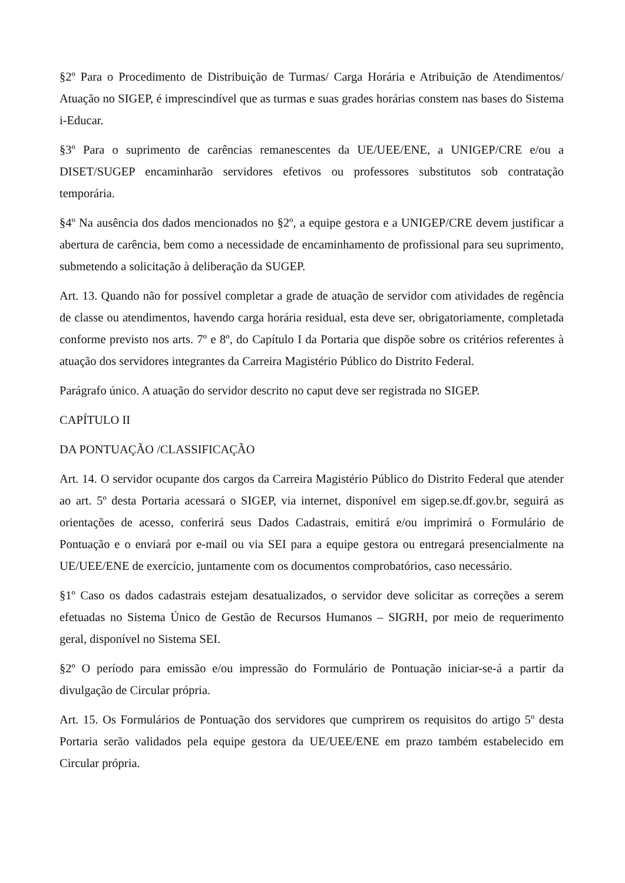§2º Para o Procedimento de Distribuição de Turmas/ Carga Horária e Atribuição de Atendimentos/ Atuação no SIGEP, é imprescindível que as turmas e suas grades horárias constem nas bases do Sistema i-Educar.
§3º Para o suprimento de carências remanescentes da UE/UEE/ENE, a UNIGEP/CRE e/ou a DISET/SUGEP encaminharão servidores efetivos ou professores substitutos sob contratação temporária.
§4º Na ausência dos dados mencionados no §2º, a equipe gestora e a UNIGEP/CRE devem justificar a abertura de carência, bem como a necessidade de encaminhamento de profissional para seu suprimento, submetendo a solicitação à deliberação da SUGEP.
Art. 13. Quando não for possível completar a grade de atuação de servidor com atividades de regência de classe ou atendimentos, havendo carga horária residual, esta deve ser, obrigatoriamente, completada conforme previsto nos arts. 7º e 8º, do Capítulo I da Portaria que dispõe sobre os critérios referentes à atuação dos servidores integrantes da Carreira Magistério Público do Distrito Federal.
Parágrafo único. A atuação do servidor descrito no caput deve ser registrada no SIGEP.
CAPÍTULO II
DA PONTUAÇÃO /CLASSIFICAÇÃO
Art. 14. O servidor ocupante dos cargos da Carreira Magistério Público do Distrito Federal que atender ao art. 5º desta Portaria acessará o SIGEP, via internet, disponível em sigep.se.df.gov.br, seguirá as orientações de acesso, conferirá seus Dados Cadastrais, emitirá e/ou imprimirá o Formulário de Pontuação e o enviará por e-mail ou via SEI para a equipe gestora ou entregará presencialmente na UE/UEE/ENE de exercício, juntamente com os documentos comprobatórios, caso necessário.
§1º Caso os dados cadastrais estejam desatualizados, o servidor deve solicitar as correções a serem efetuadas no Sistema Único de Gestão de Recursos Humanos – SIGRH, por meio de requerimento geral, disponível no Sistema SEI.
§2º O período para emissão e/ou impressão do Formulário de Pontuação iniciar-se-á a partir da divulgação de Circular própria.
Art. 15. Os Formulários de Pontuação dos servidores que cumprirem os requisitos do artigo 5º desta Portaria serão validados pela equipe gestora da UE/UEE/ENE em prazo também estabelecido em Circular própria.